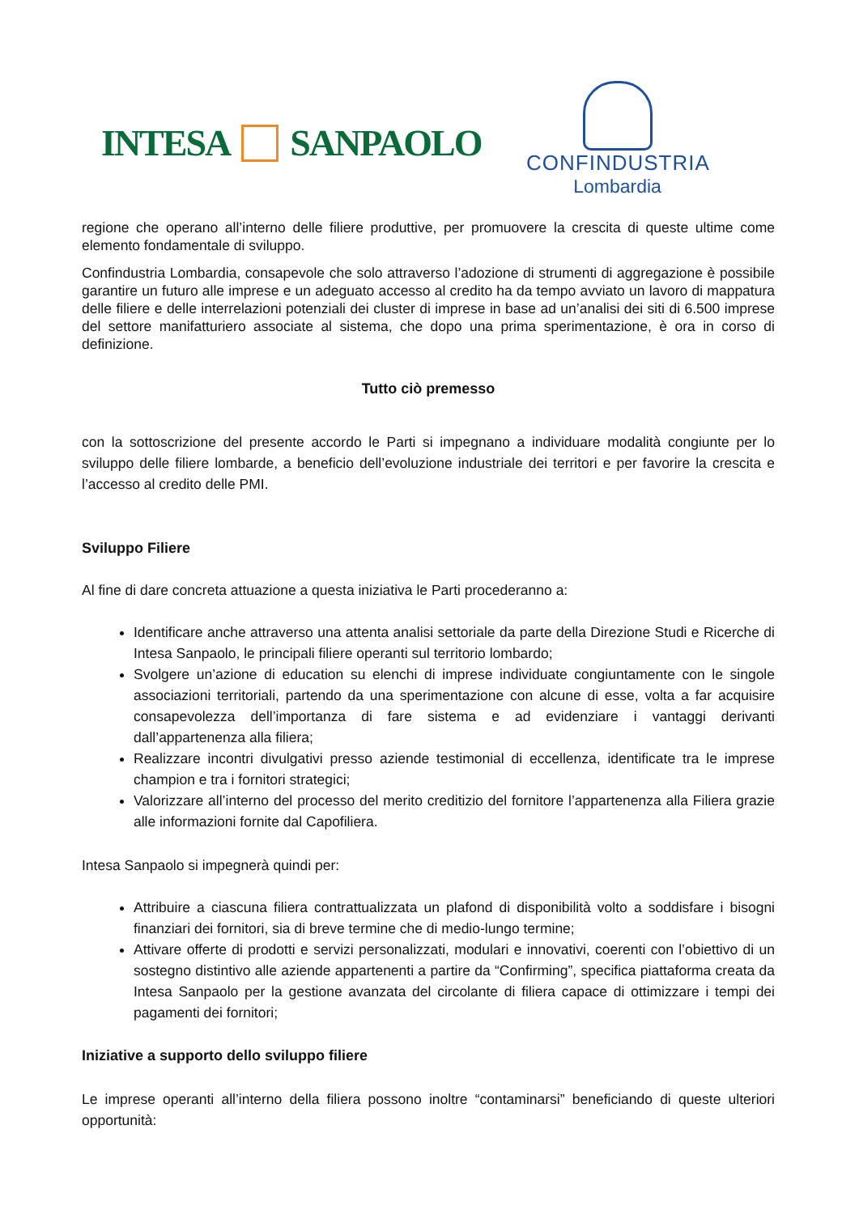INTESA SANPAOLO
CONFINDUSTRIA
Lombardia
regione che operano all’interno delle filiere produttive, per promuovere la crescita di queste ultime come elemento fondamentale di sviluppo.
Confindustria Lombardia, consapevole che solo attraverso l’adozione di strumenti di aggregazione è possibile garantire un futuro alle imprese e un adeguato accesso al credito ha da tempo avviato un lavoro di mappatura delle filiere e delle interrelazioni potenziali dei cluster di imprese in base ad un’analisi dei siti di 6.500 imprese del settore manifatturiero associate al sistema, che dopo una prima sperimentazione, è ora in corso di definizione.
Tutto ciò premesso
con la sottoscrizione del presente accordo le Parti si impegnano a individuare modalità congiunte per lo sviluppo delle filiere lombarde, a beneficio dell’evoluzione industriale dei territori e per favorire la crescita e l’accesso al credito delle PMI.
Sviluppo Filiere
Al fine di dare concreta attuazione a questa iniziativa le Parti procederanno a:
Identificare anche attraverso una attenta analisi settoriale da parte della Direzione Studi e Ricerche di Intesa Sanpaolo, le principali filiere operanti sul territorio lombardo;
Svolgere un’azione di education su elenchi di imprese individuate congiuntamente con le singole associazioni territoriali, partendo da una sperimentazione con alcune di esse, volta a far acquisire consapevolezza dell’importanza di fare sistema e ad evidenziare i vantaggi derivanti dall’appartenenza alla filiera;
Realizzare incontri divulgativi presso aziende testimonial di eccellenza, identificate tra le imprese champion e tra i fornitori strategici;
Valorizzare all’interno del processo del merito creditizio del fornitore l’appartenenza alla Filiera grazie alle informazioni fornite dal Capofiliera.
Intesa Sanpaolo si impegnerà quindi per:
Attribuire a ciascuna filiera contrattualizzata un plafond di disponibilità volto a soddisfare i bisogni finanziari dei fornitori, sia di breve termine che di medio-lungo termine;
Attivare offerte di prodotti e servizi personalizzati, modulari e innovativi, coerenti con l’obiettivo di un sostegno distintivo alle aziende appartenenti a partire da “Confirming”, specifica piattaforma creata da Intesa Sanpaolo per la gestione avanzata del circolante di filiera capace di ottimizzare i tempi dei pagamenti dei fornitori;
Iniziative a supporto dello sviluppo filiere
Le imprese operanti all’interno della filiera possono inoltre “contaminarsi” beneficiando di queste ulteriori opportunità: